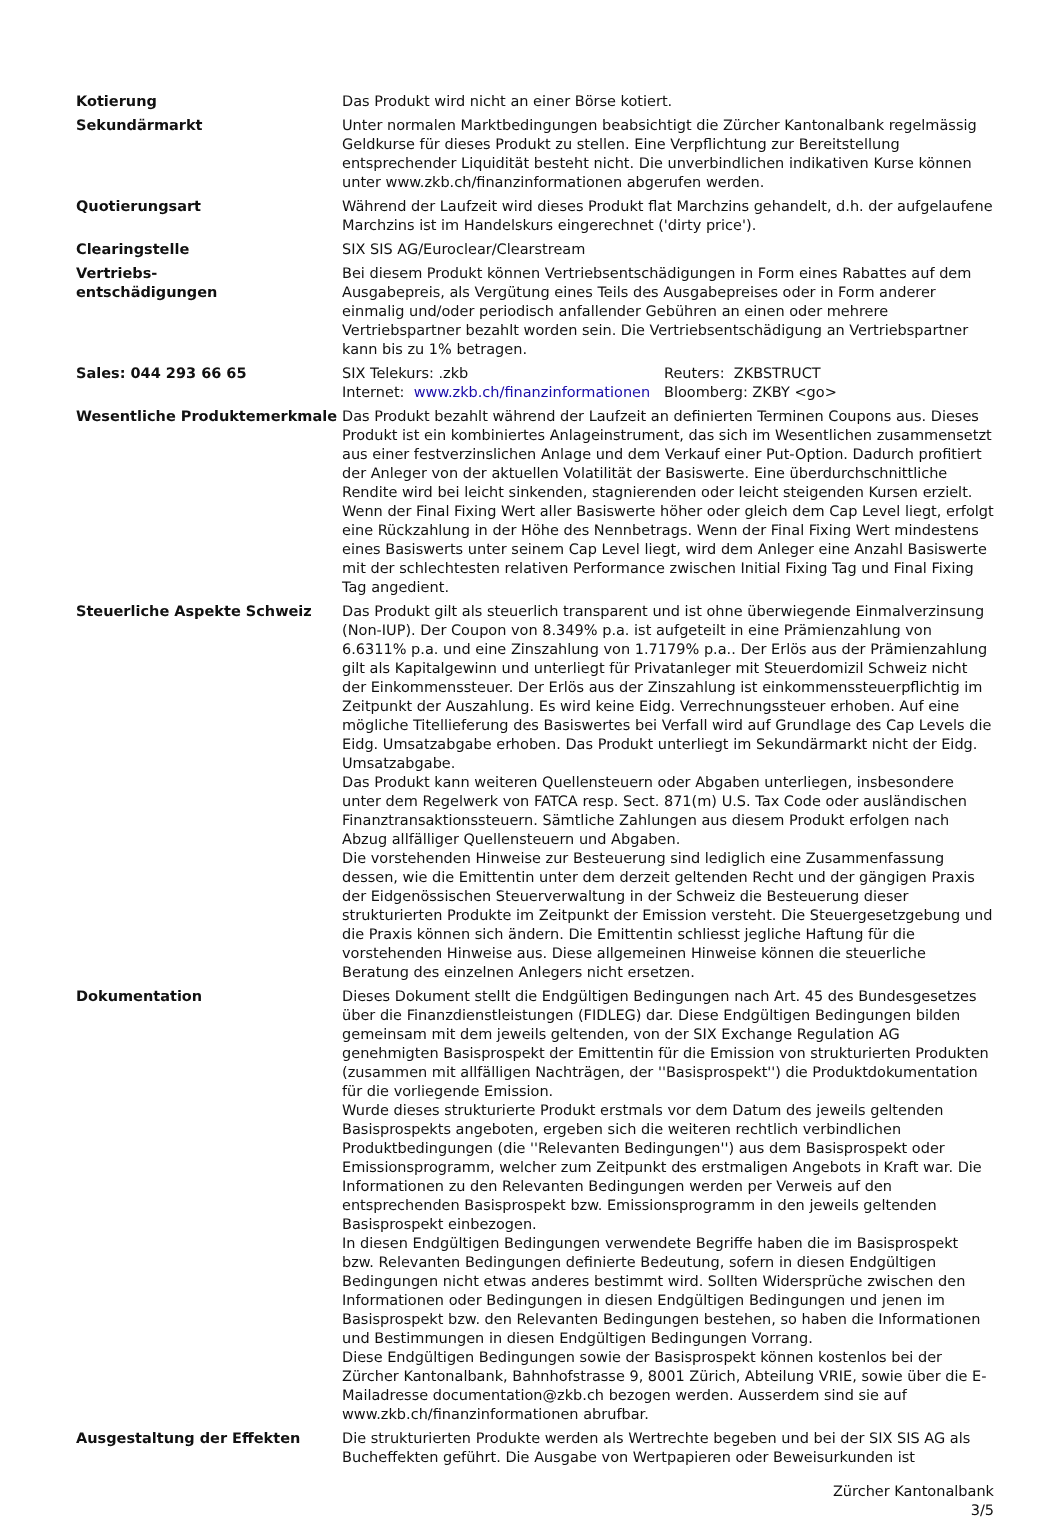| Kotierung | Das Produkt wird nicht an einer Börse kotiert. |
| Sekundärmarkt | Unter normalen Marktbedingungen beabsichtigt die Zürcher Kantonalbank regelmässig Geldkurse für dieses Produkt zu stellen. Eine Verpflichtung zur Bereitstellung entsprechender Liquidität besteht nicht. Die unverbindlichen indikativen Kurse können unter www.zkb.ch/finanzinformationen abgerufen werden. |
| Quotierungsart | Während der Laufzeit wird dieses Produkt flat Marchzins gehandelt, d.h. der aufgelaufene Marchzins ist im Handelskurs eingerechnet ('dirty price'). |
| Clearingstelle | SIX SIS AG/Euroclear/Clearstream |
| Vertriebs- entschädigungen | Bei diesem Produkt können Vertriebsentschädigungen in Form eines Rabattes auf dem Ausgabepreis, als Vergütung eines Teils des Ausgabepreises oder in Form anderer einmalig und/oder periodisch anfallender Gebühren an einen oder mehrere Vertriebspartner bezahlt worden sein. Die Vertriebsentschädigung an Vertriebspartner kann bis zu 1% betragen. |
| Sales: 044 293 66 65 | / SIX Telekurs: .zkb / Reuters: ZKBSTRUCT / / Internet: www.zkb.ch/finanzinformationen / Bloomberg: ZKBY <go> / |
| Wesentliche Produktemerkmale | Das Produkt bezahlt während der Laufzeit an definierten Terminen Coupons aus. Dieses Produkt ist ein kombiniertes Anlageinstrument, das sich im Wesentlichen zusammensetzt aus einer festverzinslichen Anlage und dem Verkauf einer Put-Option. Dadurch profitiert der Anleger von der aktuellen Volatilität der Basiswerte. Eine überdurchschnittliche Rendite wird bei leicht sinkenden, stagnierenden oder leicht steigenden Kursen erzielt. Wenn der Final Fixing Wert aller Basiswerte höher oder gleich dem Cap Level liegt, erfolgt eine Rückzahlung in der Höhe des Nennbetrags. Wenn der Final Fixing Wert mindestens eines Basiswerts unter seinem Cap Level liegt, wird dem Anleger eine Anzahl Basiswerte mit der schlechtesten relativen Performance zwischen Initial Fixing Tag und Final Fixing Tag angedient. |
| Steuerliche Aspekte Schweiz | Das Produkt gilt als steuerlich transparent und ist ohne überwiegende Einmalverzinsung (Non-IUP). Der Coupon von 8.349% p.a. ist aufgeteilt in eine Prämienzahlung von 6.6311% p.a. und eine Zinszahlung von 1.7179% p.a.. Der Erlös aus der Prämienzahlung gilt als Kapitalgewinn und unterliegt für Privatanleger mit Steuerdomizil Schweiz nicht der Einkommenssteuer. Der Erlös aus der Zinszahlung ist einkommenssteuerpflichtig im Zeitpunkt der Auszahlung. Es wird keine Eidg. Verrechnungssteuer erhoben. Auf eine mögliche Titellieferung des Basiswertes bei Verfall wird auf Grundlage des Cap Levels die Eidg. Umsatzabgabe erhoben. Das Produkt unterliegt im Sekundärmarkt nicht der Eidg. Umsatzabgabe. Das Produkt kann weiteren Quellensteuern oder Abgaben unterliegen, insbesondere unter dem Regelwerk von FATCA resp. Sect. 871(m) U.S. Tax Code oder ausländischen Finanztransaktionssteuern. Sämtliche Zahlungen aus diesem Produkt erfolgen nach Abzug allfälliger Quellensteuern und Abgaben. Die vorstehenden Hinweise zur Besteuerung sind lediglich eine Zusammenfassung dessen, wie die Emittentin unter dem derzeit geltenden Recht und der gängigen Praxis der Eidgenössischen Steuerverwaltung in der Schweiz die Besteuerung dieser strukturierten Produkte im Zeitpunkt der Emission versteht. Die Steuergesetzgebung und die Praxis können sich ändern. Die Emittentin schliesst jegliche Haftung für die vorstehenden Hinweise aus. Diese allgemeinen Hinweise können die steuerliche Beratung des einzelnen Anlegers nicht ersetzen. |
| Dokumentation | Dieses Dokument stellt die Endgültigen Bedingungen nach Art. 45 des Bundesgesetzes über die Finanzdienstleistungen (FIDLEG) dar. Diese Endgültigen Bedingungen bilden gemeinsam mit dem jeweils geltenden, von der SIX Exchange Regulation AG genehmigten Basisprospekt der Emittentin für die Emission von strukturierten Produkten (zusammen mit allfälligen Nachträgen, der ''Basisprospekt'') die Produktdokumentation für die vorliegende Emission. Wurde dieses strukturierte Produkt erstmals vor dem Datum des jeweils geltenden Basisprospekts angeboten, ergeben sich die weiteren rechtlich verbindlichen Produktbedingungen (die ''Relevanten Bedingungen'') aus dem Basisprospekt oder Emissionsprogramm, welcher zum Zeitpunkt des erstmaligen Angebots in Kraft war. Die Informationen zu den Relevanten Bedingungen werden per Verweis auf den entsprechenden Basisprospekt bzw. Emissionsprogramm in den jeweils geltenden Basisprospekt einbezogen. In diesen Endgültigen Bedingungen verwendete Begriffe haben die im Basisprospekt bzw. Relevanten Bedingungen definierte Bedeutung, sofern in diesen Endgültigen Bedingungen nicht etwas anderes bestimmt wird. Sollten Widersprüche zwischen den Informationen oder Bedingungen in diesen Endgültigen Bedingungen und jenen im Basisprospekt bzw. den Relevanten Bedingungen bestehen, so haben die Informationen und Bestimmungen in diesen Endgültigen Bedingungen Vorrang. Diese Endgültigen Bedingungen sowie der Basisprospekt können kostenlos bei der Zürcher Kantonalbank, Bahnhofstrasse 9, 8001 Zürich, Abteilung VRIE, sowie über die E-Mailadresse documentation@zkb.ch bezogen werden. Ausserdem sind sie auf www.zkb.ch/finanzinformationen abrufbar. |
| Ausgestaltung der Effekten | Die strukturierten Produkte werden als Wertrechte begeben und bei der SIX SIS AG als Bucheffekten geführt. Die Ausgabe von Wertpapieren oder Beweisurkunden ist |
Zürcher Kantonalbank
3/5